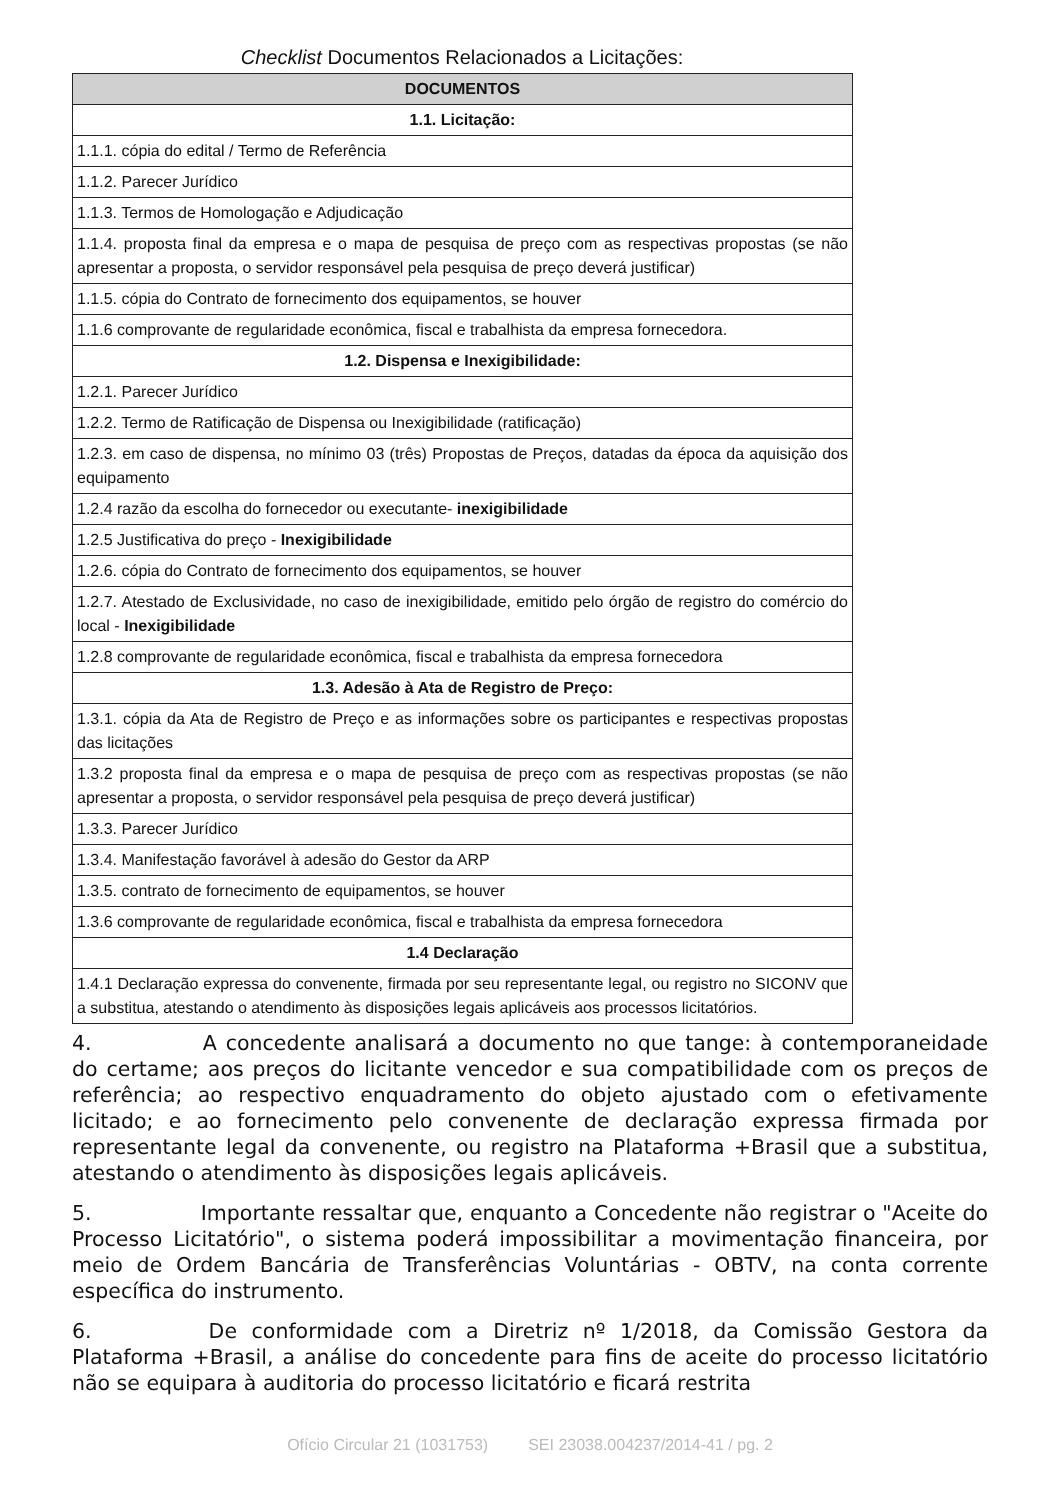Checklist Documentos Relacionados a Licitações:
| DOCUMENTOS |
| --- |
| 1.1. Licitação: |
| 1.1.1. cópia do edital / Termo de Referência |
| 1.1.2. Parecer Jurídico |
| 1.1.3. Termos de Homologação e Adjudicação |
| 1.1.4. proposta final da empresa e o mapa de pesquisa de preço com as respectivas propostas (se não apresentar a proposta, o servidor responsável pela pesquisa de preço deverá justificar) |
| 1.1.5. cópia do Contrato de fornecimento dos equipamentos, se houver |
| 1.1.6 comprovante de regularidade econômica, fiscal e trabalhista da empresa fornecedora. |
| 1.2. Dispensa e Inexigibilidade: |
| 1.2.1. Parecer Jurídico |
| 1.2.2. Termo de Ratificação de Dispensa ou Inexigibilidade (ratificação) |
| 1.2.3. em caso de dispensa, no mínimo 03 (três) Propostas de Preços, datadas da época da aquisição dos equipamento |
| 1.2.4 razão da escolha do fornecedor ou executante- inexigibilidade |
| 1.2.5 Justificativa do preço - Inexigibilidade |
| 1.2.6. cópia do Contrato de fornecimento dos equipamentos, se houver |
| 1.2.7. Atestado de Exclusividade, no caso de inexigibilidade, emitido pelo órgão de registro do comércio do local - Inexigibilidade |
| 1.2.8 comprovante de regularidade econômica, fiscal e trabalhista da empresa fornecedora |
| 1.3. Adesão à Ata de Registro de Preço: |
| 1.3.1. cópia da Ata de Registro de Preço e as informações sobre os participantes e respectivas propostas das licitações |
| 1.3.2 proposta final da empresa e o mapa de pesquisa de preço com as respectivas propostas (se não apresentar a proposta, o servidor responsável pela pesquisa de preço deverá justificar) |
| 1.3.3. Parecer Jurídico |
| 1.3.4. Manifestação favorável à adesão do Gestor da ARP |
| 1.3.5. contrato de fornecimento de equipamentos, se houver |
| 1.3.6 comprovante de regularidade econômica, fiscal e trabalhista da empresa fornecedora |
| 1.4 Declaração |
| 1.4.1 Declaração expressa do convenente, firmada por seu representante legal, ou registro no SICONV que a substitua, atestando o atendimento às disposições legais aplicáveis aos processos licitatórios. |
4. A concedente analisará a documento no que tange: à contemporaneidade do certame; aos preços do licitante vencedor e sua compatibilidade com os preços de referência; ao respectivo enquadramento do objeto ajustado com o efetivamente licitado; e ao fornecimento pelo convenente de declaração expressa firmada por representante legal da convenente, ou registro na Plataforma +Brasil que a substitua, atestando o atendimento às disposições legais aplicáveis.
5. Importante ressaltar que, enquanto a Concedente não registrar o "Aceite do Processo Licitatório", o sistema poderá impossibilitar a movimentação financeira, por meio de Ordem Bancária de Transferências Voluntárias - OBTV, na conta corrente específica do instrumento.
6. De conformidade com a Diretriz nº 1/2018, da Comissão Gestora da Plataforma +Brasil, a análise do concedente para fins de aceite do processo licitatório não se equipara à auditoria do processo licitatório e ficará restrita
Ofício Circular 21 (1031753) SEI 23038.004237/2014-41 / pg. 2